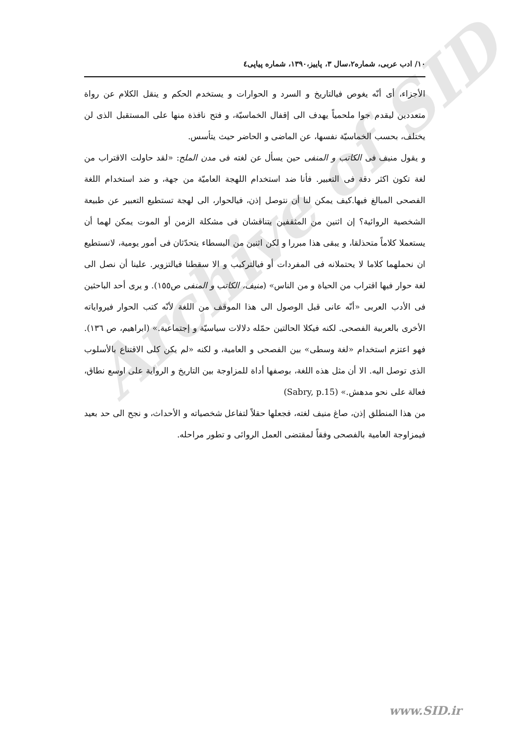Archive of SID
۱۰/ ادب عربی، شماره۲،سال ۳، پاییز،۱۳۹۰، شماره پیاپی٤
الأجزاء، أی أنّه يغوص فیالتاريخ و السرد و الحوارات و يستخدم الحكم و ينقل الكلام عن رواة متعددين ليقدم جوا ملحمياً يهدف الی إقفال الخماسيّة، و فتح نافذة منها علی المستقبل الذی لن يختلف، بحسب الخماسيّة نفسها، عن الماضی و الحاضر حيث يتأسس.
و يقول منيف فی الكاتب و المنفی حين يسأل عن لغته فی مدن الملح: «لقد حاولت الاقتراب من لغة تكون اكثر دقة فی التعبير. فأنا ضد استخدام اللهجة العاميّة من جهة، و ضد استخدام اللغة الفصحی المبالغ فيها.كيف يمكن لنا أن نتوصل إذن، فیالحوار، الی لهجة تستطيع التعبير عن طبيعة الشخصية الروائية؟ إن اثنين من المثقفين يتناقشان فی مشكلة الزمن أو الموت يمكن لهما أن يستعملا كلاماً متحذلقا، و يبقی هذا مبررا و لكن اثنين من البسطاء يتحدّثان فی أمور يومية، لانستطيع ان نحملهما كلاما لا يحتملانه فی المفردات أو فیالتركيب و الا سقطنا فیالتزوير. علينا أن نصل الی لغة حوار فيها اقتراب من الحياة و من الناس» (منيف، الكاتب و المنفی ص١٥٥). و يری أحد الباحثين فی الأدب العربی «أنّه عانی قبل الوصول الی هذا الموقف من اللغة لأنّه كتب الحوار فیرواياته الأخری بالعربية الفصحی. لكنه فیكلا الحالتين حمّله دلالات سياسيّة و إجتماعية.» (ابراهيم، ص ١٣٦). فهو اعتزم استخدام «لغة وسطی» بين الفصحی و العامية، و لكنه «لم يكن كلی الاقتناع بالأسلوب الذی توصل اليه. الا أن مثل هذه اللغة، بوصفها أداة للمزاوجة بين التاريخ و الرواية علی اوسع نطاق، فعالة علی نحو مدهش.» (Sabry, p.15)
من هذا المنطلق إذن، صاغ منيف لغته، فجعلها حقلاً لتفاعل شخصياته و الأحداث، و نجح الی حد بعيد فیمزاوجة العامية بالفصحی وفقاً لمقتضی العمل الروائی و تطور مراحله.
www.SID.ir